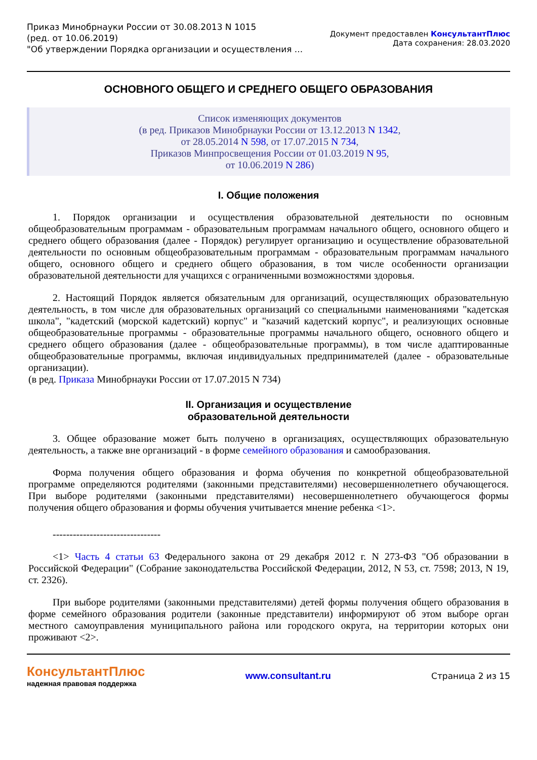Приказ Минобрнауки России от 30.08.2013 N 1015
(ред. от 10.06.2019)
"Об утверждении Порядка организации и осуществления ...
Документ предоставлен КонсультантПлюс
Дата сохранения: 28.03.2020
ОСНОВНОГО ОБЩЕГО И СРЕДНЕГО ОБЩЕГО ОБРАЗОВАНИЯ
Список изменяющих документов
(в ред. Приказов Минобрнауки России от 13.12.2013 N 1342,
от 28.05.2014 N 598, от 17.07.2015 N 734,
Приказов Минпросвещения России от 01.03.2019 N 95,
от 10.06.2019 N 286)
I. Общие положения
1. Порядок организации и осуществления образовательной деятельности по основным общеобразовательным программам - образовательным программам начального общего, основного общего и среднего общего образования (далее - Порядок) регулирует организацию и осуществление образовательной деятельности по основным общеобразовательным программам - образовательным программам начального общего, основного общего и среднего общего образования, в том числе особенности организации образовательной деятельности для учащихся с ограниченными возможностями здоровья.
2. Настоящий Порядок является обязательным для организаций, осуществляющих образовательную деятельность, в том числе для образовательных организаций со специальными наименованиями "кадетская школа", "кадетский (морской кадетский) корпус" и "казачий кадетский корпус", и реализующих основные общеобразовательные программы - образовательные программы начального общего, основного общего и среднего общего образования (далее - общеобразовательные программы), в том числе адаптированные общеобразовательные программы, включая индивидуальных предпринимателей (далее - образовательные организации).
(в ред. Приказа Минобрнауки России от 17.07.2015 N 734)
II. Организация и осуществление
образовательной деятельности
3. Общее образование может быть получено в организациях, осуществляющих образовательную деятельность, а также вне организаций - в форме семейного образования и самообразования.
Форма получения общего образования и форма обучения по конкретной общеобразовательной программе определяются родителями (законными представителями) несовершеннолетнего обучающегося. При выборе родителями (законными представителями) несовершеннолетнего обучающегося формы получения общего образования и формы обучения учитывается мнение ребенка <1>.
--------------------------------
<1> Часть 4 статьи 63 Федерального закона от 29 декабря 2012 г. N 273-ФЗ "Об образовании в Российской Федерации" (Собрание законодательства Российской Федерации, 2012, N 53, ст. 7598; 2013, N 19, ст. 2326).
При выборе родителями (законными представителями) детей формы получения общего образования в форме семейного образования родители (законные представители) информируют об этом выборе орган местного самоуправления муниципального района или городского округа, на территории которых они проживают <2>.
КонсультантПлюс
надежная правовая поддержка
www.consultant.ru Страница 2 из 15